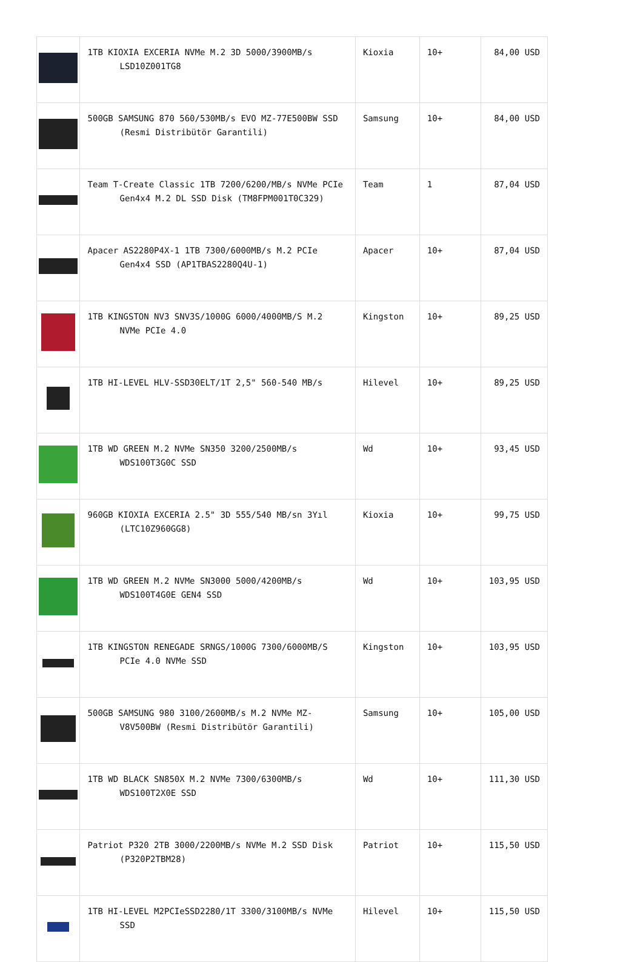| | 1TB KIOXIA EXCERIA NVMe M.2 3D 5000/3900MB/s LSD10Z001TG8 | Kioxia | 10+ | 84,00 USD |
| | 500GB SAMSUNG 870 560/530MB/s EVO MZ-77E500BW SSD (Resmi Distribütör Garantili) | Samsung | 10+ | 84,00 USD |
| | Team T-Create Classic 1TB 7200/6200/MB/s NVMe PCIe Gen4x4 M.2 DL SSD Disk (TM8FPM001T0C329) | Team | 1 | 87,04 USD |
| | Apacer AS2280P4X-1 1TB 7300/6000MB/s M.2 PCIe Gen4x4 SSD (AP1TBAS2280Q4U-1) | Apacer | 10+ | 87,04 USD |
| | 1TB KINGSTON NV3 SNV3S/1000G 6000/4000MB/S M.2 NVMe PCIe 4.0 | Kingston | 10+ | 89,25 USD |
| | 1TB HI-LEVEL HLV-SSD30ELT/1T 2,5" 560-540 MB/s | Hilevel | 10+ | 89,25 USD |
| | 1TB WD GREEN M.2 NVMe SN350 3200/2500MB/s WDS100T3G0C SSD | Wd | 10+ | 93,45 USD |
| | 960GB KIOXIA EXCERIA 2.5" 3D 555/540 MB/sn 3Yıl (LTC10Z960GG8) | Kioxia | 10+ | 99,75 USD |
| | 1TB WD GREEN M.2 NVMe SN3000 5000/4200MB/s WDS100T4G0E GEN4 SSD | Wd | 10+ | 103,95 USD |
| | 1TB KINGSTON RENEGADE SRNGS/1000G 7300/6000MB/S PCIe 4.0 NVMe SSD | Kingston | 10+ | 103,95 USD |
| | 500GB SAMSUNG 980 3100/2600MB/s M.2 NVMe MZ-V8V500BW (Resmi Distribütör Garantili) | Samsung | 10+ | 105,00 USD |
| | 1TB WD BLACK SN850X M.2 NVMe 7300/6300MB/s WDS100T2X0E SSD | Wd | 10+ | 111,30 USD |
| | Patriot P320 2TB 3000/2200MB/s NVMe M.2 SSD Disk (P320P2TBM28) | Patriot | 10+ | 115,50 USD |
| | 1TB HI-LEVEL M2PCIeSSD2280/1T 3300/3100MB/s NVMe SSD | Hilevel | 10+ | 115,50 USD |